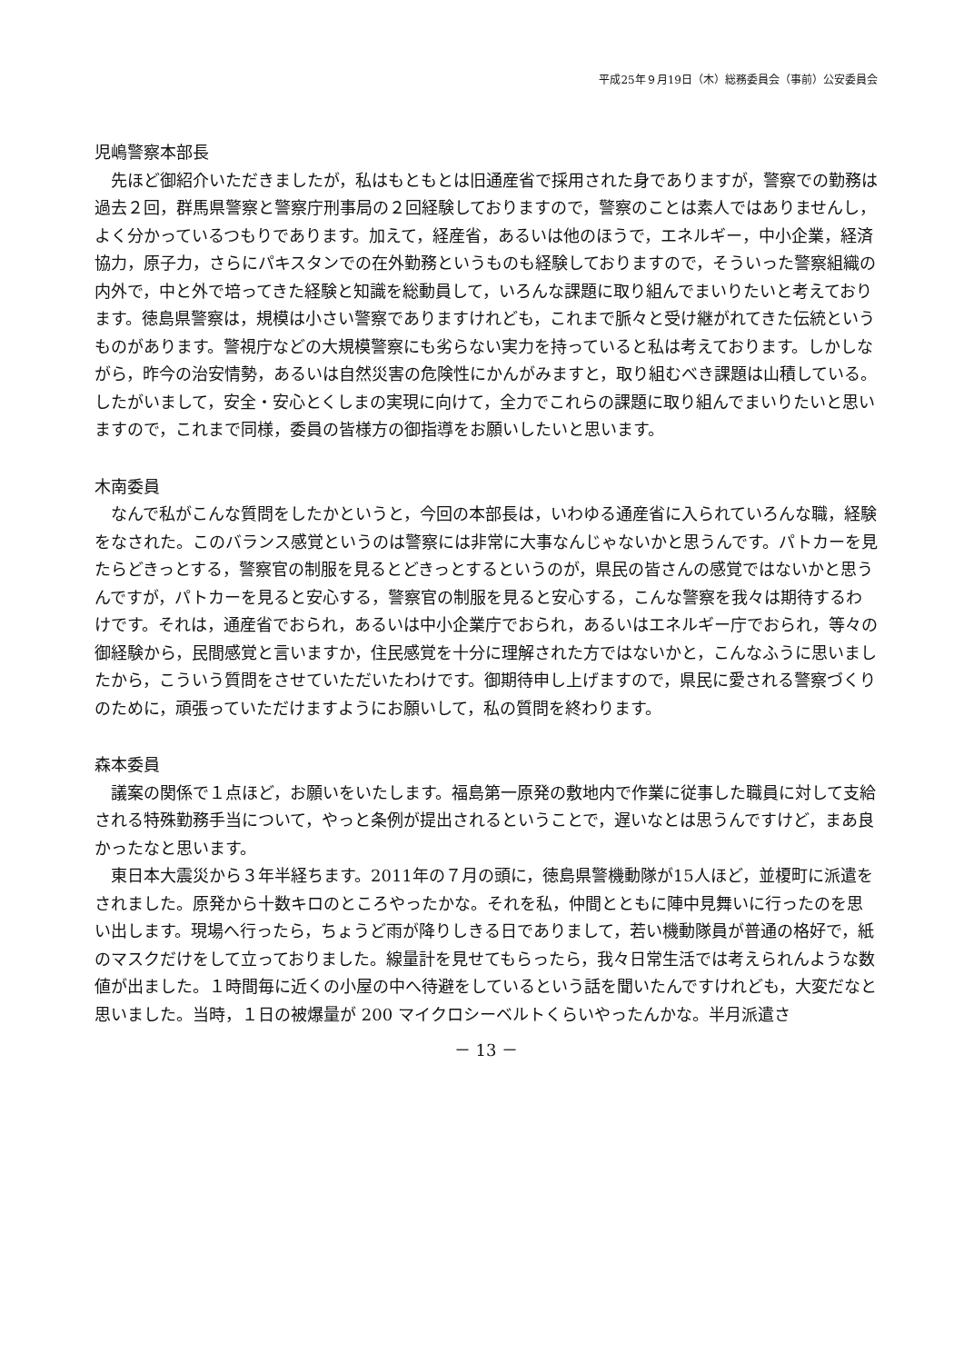平成25年９月19日（木）総務委員会（事前）公安委員会
児嶋警察本部長
先ほど御紹介いただきましたが，私はもともとは旧通産省で採用された身でありますが，警察での勤務は過去２回，群馬県警察と警察庁刑事局の２回経験しておりますので，警察のことは素人ではありませんし，よく分かっているつもりであります。加えて，経産省，あるいは他のほうで，エネルギー，中小企業，経済協力，原子力，さらにパキスタンでの在外勤務というものも経験しておりますので，そういった警察組織の内外で，中と外で培ってきた経験と知識を総動員して，いろんな課題に取り組んでまいりたいと考えております。徳島県警察は，規模は小さい警察でありますけれども，これまで脈々と受け継がれてきた伝統というものがあります。警視庁などの大規模警察にも劣らない実力を持っていると私は考えております。しかしながら，昨今の治安情勢，あるいは自然災害の危険性にかんがみますと，取り組むべき課題は山積している。したがいまして，安全・安心とくしまの実現に向けて，全力でこれらの課題に取り組んでまいりたいと思いますので，これまで同様，委員の皆様方の御指導をお願いしたいと思います。
木南委員
なんで私がこんな質問をしたかというと，今回の本部長は，いわゆる通産省に入られていろんな職，経験をなされた。このバランス感覚というのは警察には非常に大事なんじゃないかと思うんです。パトカーを見たらどきっとする，警察官の制服を見るとどきっとするというのが，県民の皆さんの感覚ではないかと思うんですが，パトカーを見ると安心する，警察官の制服を見ると安心する，こんな警察を我々は期待するわけです。それは，通産省でおられ，あるいは中小企業庁でおられ，あるいはエネルギー庁でおられ，等々の御経験から，民間感覚と言いますか，住民感覚を十分に理解された方ではないかと，こんなふうに思いましたから，こういう質問をさせていただいたわけです。御期待申し上げますので，県民に愛される警察づくりのために，頑張っていただけますようにお願いして，私の質問を終わります。
森本委員
議案の関係で１点ほど，お願いをいたします。福島第一原発の敷地内で作業に従事した職員に対して支給される特殊勤務手当について，やっと条例が提出されるということで，遅いなとは思うんですけど，まあ良かったなと思います。
東日本大震災から３年半経ちます。2011年の７月の頭に，徳島県警機動隊が15人ほど，並榎町に派遣をされました。原発から十数キロのところやったかな。それを私，仲間とともに陣中見舞いに行ったのを思い出します。現場へ行ったら，ちょうど雨が降りしきる日でありまして，若い機動隊員が普通の格好で，紙のマスクだけをして立っておりました。線量計を見せてもらったら，我々日常生活では考えられんような数値が出ました。１時間毎に近くの小屋の中へ待避をしているという話を聞いたんですけれども，大変だなと思いました。当時，１日の被爆量が 200 マイクロシーベルトくらいやったんかな。半月派遣さ
－ 13 －